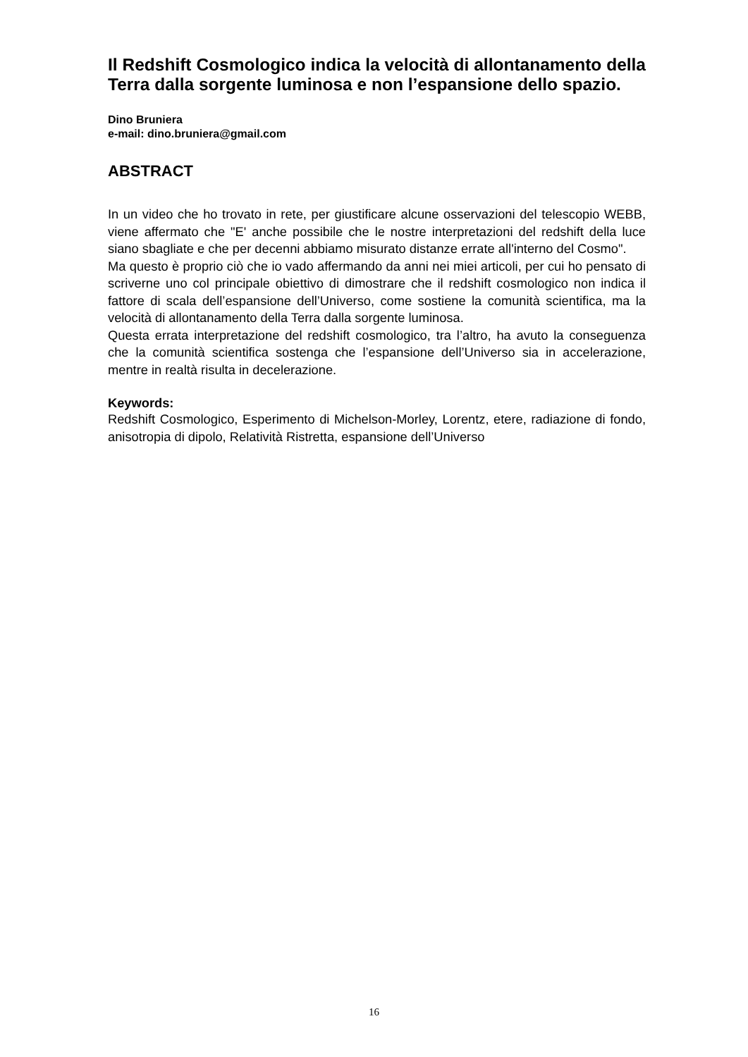Il Redshift Cosmologico indica la velocità di allontanamento della Terra dalla sorgente luminosa e non l’espansione dello spazio.
Dino Bruniera
e-mail: dino.bruniera@gmail.com
ABSTRACT
In un video che ho trovato in rete, per giustificare alcune osservazioni del telescopio WEBB, viene affermato che "E' anche possibile che le nostre interpretazioni del redshift della luce siano sbagliate e che per decenni abbiamo misurato distanze errate all'interno del Cosmo".
Ma questo è proprio ciò che io vado affermando da anni nei miei articoli, per cui ho pensato di scriverne uno col principale obiettivo di dimostrare che il redshift cosmologico non indica il fattore di scala dell’espansione dell’Universo, come sostiene la comunità scientifica, ma la velocità di allontanamento della Terra dalla sorgente luminosa.
Questa errata interpretazione del redshift cosmologico, tra l’altro, ha avuto la conseguenza che la comunità scientifica sostenga che l’espansione dell’Universo sia in accelerazione, mentre in realtà risulta in decelerazione.
Keywords:
Redshift Cosmologico, Esperimento di Michelson-Morley, Lorentz, etere, radiazione di fondo, anisotropia di dipolo, Relatività Ristretta, espansione dell’Universo
16